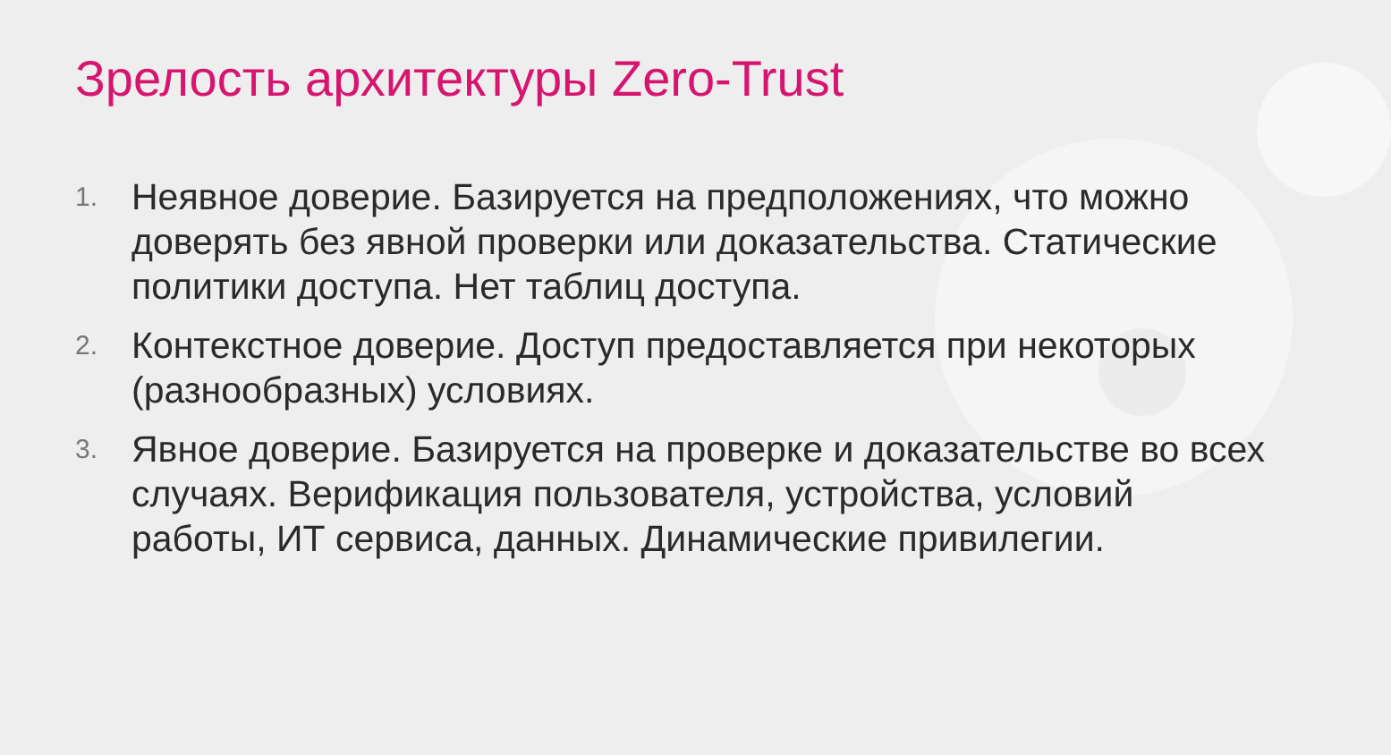Зрелость архитектуры Zero-Trust
1. Неявное доверие. Базируется на предположениях, что можно доверять без явной проверки или доказательства. Статические политики доступа. Нет таблиц доступа.
2. Контекстное доверие. Доступ предоставляется при некоторых (разнообразных) условиях.
3. Явное доверие. Базируется на проверке и доказательстве во всех случаях. Верификация пользователя, устройства, условий работы, ИТ сервиса, данных. Динамические привилегии.